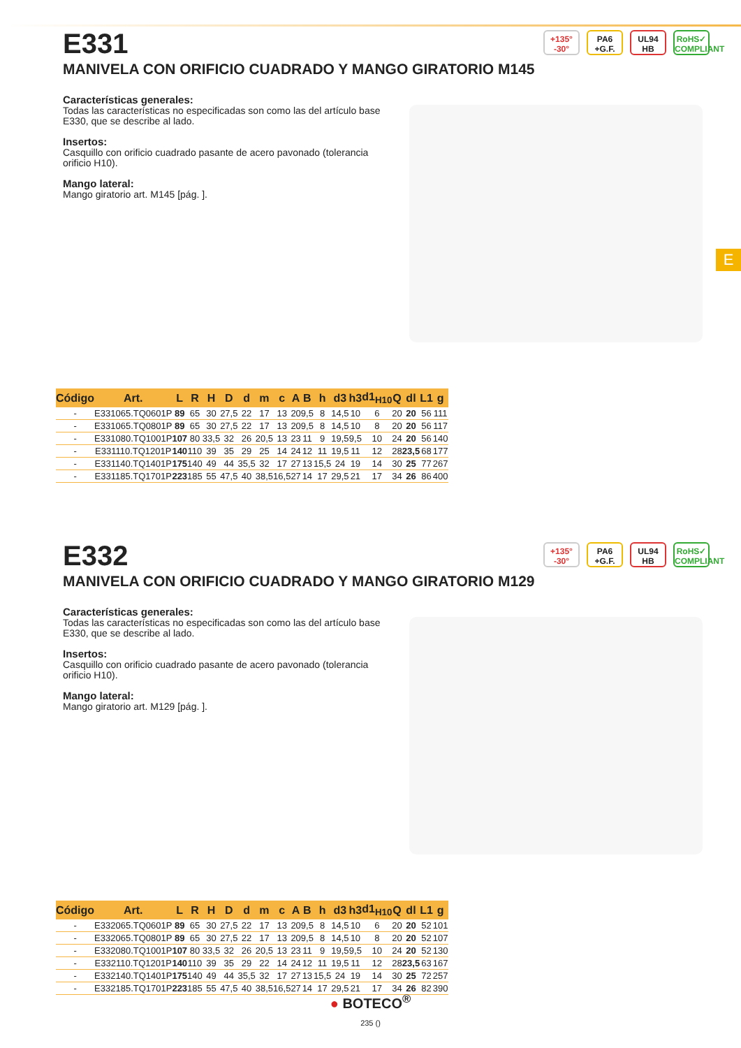E
E331
MANIVELA CON ORIFICIO CUADRADO Y MANGO GIRATORIO M145
+135°
-30°
PA6
+G.F.
UL94
HB
RoHS✓
COMPLIANT
Características generales:
Todas las características no especificadas son como las del artículo base E330, que se describe al lado.
Insertos:
Casquillo con orificio cuadrado pasante de acero pavonado (tolerancia orificio H10).
Mango lateral:
Mango giratorio art. M145 [pág. ].
| Código | Art. | L | R | H | D | d | m | c | A | B | h | d3 | h3 | d1<sub>H10</sub> | Q | dl | L1 | g |
| --- | --- | --- | --- | --- | --- | --- | --- | --- | --- | --- | --- | --- | --- | --- | --- | --- | --- | --- |
| - | E331065.TQ0601P | 89 | 65 | 30 | 27,5 | 22 | 17 | 13 | 20 | 9,5 | 8 | 14,5 | 10 | 6 | 20 | 20 | 56 | 111 |
| - | E331065.TQ0801P | 89 | 65 | 30 | 27,5 | 22 | 17 | 13 | 20 | 9,5 | 8 | 14,5 | 10 | 8 | 20 | 20 | 56 | 117 |
| - | E331080.TQ1001P | 107 | 80 | 33,5 | 32 | 26 | 20,5 | 13 | 23 | 11 | 9 | 19,5 | 9,5 | 10 | 24 | 20 | 56 | 140 |
| - | E331110.TQ1201P | 140 | 110 | 39 | 35 | 29 | 25 | 14 | 24 | 12 | 11 | 19,5 | 11 | 12 | 28 | 23,5 | 68 | 177 |
| - | E331140.TQ1401P | 175 | 140 | 49 | 44 | 35,5 | 32 | 17 | 27 | 13 | 15,5 | 24 | 19 | 14 | 30 | 25 | 77 | 267 |
| - | E331185.TQ1701P | 223 | 185 | 55 | 47,5 | 40 | 38,5 | 16,5 | 27 | 14 | 17 | 29,5 | 21 | 17 | 34 | 26 | 86 | 400 |
E332
MANIVELA CON ORIFICIO CUADRADO Y MANGO GIRATORIO M129
+135°
-30°
PA6
+G.F.
UL94
HB
RoHS✓
COMPLIANT
Características generales:
Todas las características no especificadas son como las del artículo base E330, que se describe al lado.
Insertos:
Casquillo con orificio cuadrado pasante de acero pavonado (tolerancia orificio H10).
Mango lateral:
Mango giratorio art. M129 [pág. ].
| Código | Art. | L | R | H | D | d | m | c | A | B | h | d3 | h3 | d1<sub>H10</sub> | Q | dl | L1 | g |
| --- | --- | --- | --- | --- | --- | --- | --- | --- | --- | --- | --- | --- | --- | --- | --- | --- | --- | --- |
| - | E332065.TQ0601P | 89 | 65 | 30 | 27,5 | 22 | 17 | 13 | 20 | 9,5 | 8 | 14,5 | 10 | 6 | 20 | 20 | 52 | 101 |
| - | E332065.TQ0801P | 89 | 65 | 30 | 27,5 | 22 | 17 | 13 | 20 | 9,5 | 8 | 14,5 | 10 | 8 | 20 | 20 | 52 | 107 |
| - | E332080.TQ1001P | 107 | 80 | 33,5 | 32 | 26 | 20,5 | 13 | 23 | 11 | 9 | 19,5 | 9,5 | 10 | 24 | 20 | 52 | 130 |
| - | E332110.TQ1201P | 140 | 110 | 39 | 35 | 29 | 22 | 14 | 24 | 12 | 11 | 19,5 | 11 | 12 | 28 | 23,5 | 63 | 167 |
| - | E332140.TQ1401P | 175 | 140 | 49 | 44 | 35,5 | 32 | 17 | 27 | 13 | 15,5 | 24 | 19 | 14 | 30 | 25 | 72 | 257 |
| - | E332185.TQ1701P | 223 | 185 | 55 | 47,5 | 40 | 38,5 | 16,5 | 27 | 14 | 17 | 29,5 | 21 | 17 | 34 | 26 | 82 | 390 |
● BOTECO<sup>®</sup>
235 ()